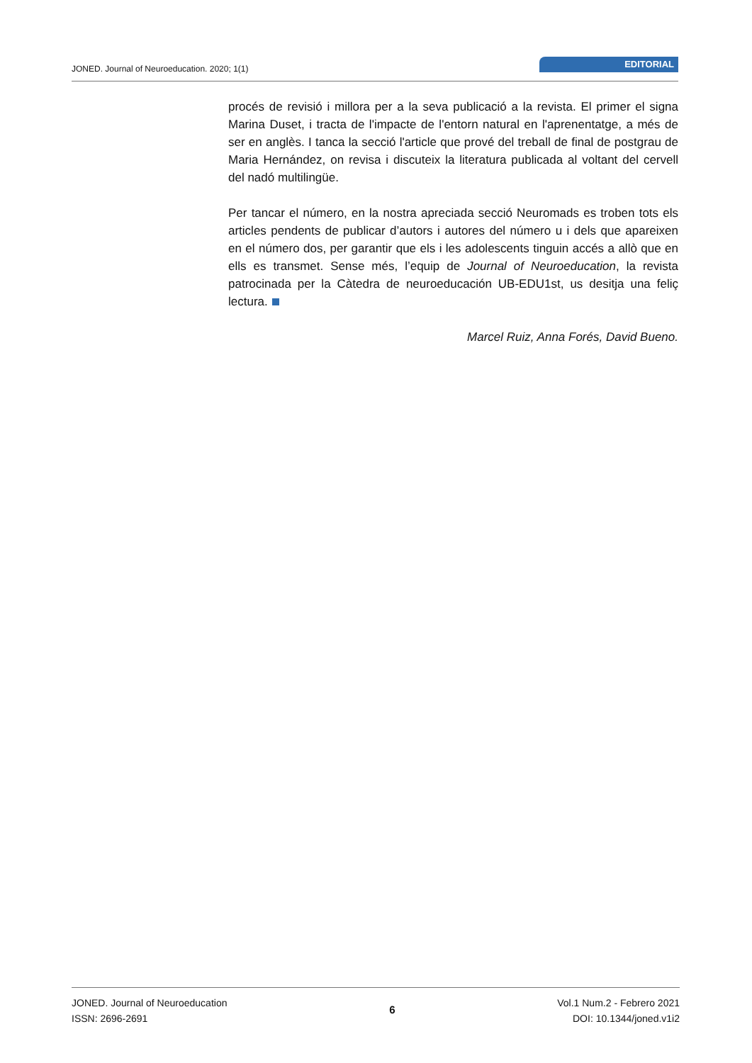JONED. Journal of Neuroeducation. 2020; 1(1)
EDITORIAL
procés de revisió i millora per a la seva publicació a la revista. El primer el signa Marina Duset, i tracta de l'impacte de l'entorn natural en l'aprenentatge, a més de ser en anglès. I tanca la secció l'article que prové del treball de final de postgrau de Maria Hernández, on revisa i discuteix la literatura publicada al voltant del cervell del nadó multilingüe.
Per tancar el número, en la nostra apreciada secció Neuromads es troben tots els articles pendents de publicar d’autors i autores del número u i dels que apareixen en el número dos, per garantir que els i les adolescents tinguin accés a allò que en ells es transmet. Sense més, l’equip de Journal of Neuroeducation, la revista patrocinada per la Càtedra de neuroeducación UB-EDU1st, us desitja una feliç lectura.
Marcel Ruiz, Anna Forés, David Bueno.
JONED. Journal of Neuroeducation
ISSN: 2696-2691
6
Vol.1 Num.2 - Febrero 2021
DOI: 10.1344/joned.v1i2